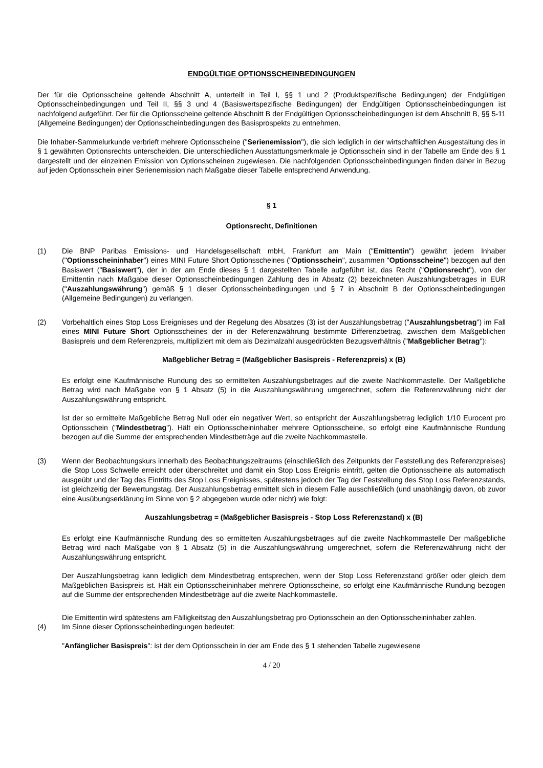ENDGÜLTIGE OPTIONSSCHEINBEDINGUNGEN
Der für die Optionsscheine geltende Abschnitt A, unterteilt in Teil I, §§ 1 und 2 (Produktspezifische Bedingungen) der Endgültigen Optionsscheinbedingungen und Teil II, §§ 3 und 4 (Basiswertspezifische Bedingungen) der Endgültigen Optionsscheinbedingungen ist nachfolgend aufgeführt. Der für die Optionsscheine geltende Abschnitt B der Endgültigen Optionsscheinbedingungen ist dem Abschnitt B, §§ 5-11 (Allgemeine Bedingungen) der Optionsscheinbedingungen des Basisprospekts zu entnehmen.
Die Inhaber-Sammelurkunde verbrieft mehrere Optionsscheine ("Serienemission"), die sich lediglich in der wirtschaftlichen Ausgestaltung des in § 1 gewährten Optionsrechts unterscheiden. Die unterschiedlichen Ausstattungsmerkmale je Optionsschein sind in der Tabelle am Ende des § 1 dargestellt und der einzelnen Emission von Optionsscheinen zugewiesen. Die nachfolgenden Optionsscheinbedingungen finden daher in Bezug auf jeden Optionsschein einer Serienemission nach Maßgabe dieser Tabelle entsprechend Anwendung.
§ 1
Optionsrecht, Definitionen
(1) Die BNP Paribas Emissions- und Handelsgesellschaft mbH, Frankfurt am Main ("Emittentin") gewährt jedem Inhaber ("Optionsscheininhaber") eines MINI Future Short Optionsscheines ("Optionsschein", zusammen "Optionsscheine") bezogen auf den Basiswert ("Basiswert"), der in der am Ende dieses § 1 dargestellten Tabelle aufgeführt ist, das Recht ("Optionsrecht"), von der Emittentin nach Maßgabe dieser Optionsscheinbedingungen Zahlung des in Absatz (2) bezeichneten Auszahlungsbetrages in EUR ("Auszahlungswährung") gemäß § 1 dieser Optionsscheinbedingungen und § 7 in Abschnitt B der Optionsscheinbedingungen (Allgemeine Bedingungen) zu verlangen.
(2) Vorbehaltlich eines Stop Loss Ereignisses und der Regelung des Absatzes (3) ist der Auszahlungsbetrag ("Auszahlungsbetrag") im Fall eines MINI Future Short Optionsscheines der in der Referenzwährung bestimmte Differenzbetrag, zwischen dem Maßgeblichen Basispreis und dem Referenzpreis, multipliziert mit dem als Dezimalzahl ausgedrückten Bezugsverhältnis ("Maßgeblicher Betrag"):
Maßgeblicher Betrag = (Maßgeblicher Basispreis - Referenzpreis) x (B)
Es erfolgt eine Kaufmännische Rundung des so ermittelten Auszahlungsbetrages auf die zweite Nachkommastelle. Der Maßgebliche Betrag wird nach Maßgabe von § 1 Absatz (5) in die Auszahlungswährung umgerechnet, sofern die Referenzwährung nicht der Auszahlungswährung entspricht.
Ist der so ermittelte Maßgebliche Betrag Null oder ein negativer Wert, so entspricht der Auszahlungsbetrag lediglich 1/10 Eurocent pro Optionsschein ("Mindestbetrag"). Hält ein Optionsscheininhaber mehrere Optionsscheine, so erfolgt eine Kaufmännische Rundung bezogen auf die Summe der entsprechenden Mindestbeträge auf die zweite Nachkommastelle.
(3) Wenn der Beobachtungskurs innerhalb des Beobachtungszeitraums (einschließlich des Zeitpunkts der Feststellung des Referenzpreises) die Stop Loss Schwelle erreicht oder überschreitet und damit ein Stop Loss Ereignis eintritt, gelten die Optionsscheine als automatisch ausgeübt und der Tag des Eintritts des Stop Loss Ereignisses, spätestens jedoch der Tag der Feststellung des Stop Loss Referenzstands, ist gleichzeitig der Bewertungstag. Der Auszahlungsbetrag ermittelt sich in diesem Falle ausschließlich (und unabhängig davon, ob zuvor eine Ausübungserklärung im Sinne von § 2 abgegeben wurde oder nicht) wie folgt:
Auszahlungsbetrag = (Maßgeblicher Basispreis - Stop Loss Referenzstand) x (B)
Es erfolgt eine Kaufmännische Rundung des so ermittelten Auszahlungsbetrages auf die zweite Nachkommastelle Der maßgebliche Betrag wird nach Maßgabe von § 1 Absatz (5) in die Auszahlungswährung umgerechnet, sofern die Referenzwährung nicht der Auszahlungswährung entspricht.
Der Auszahlungsbetrag kann lediglich dem Mindestbetrag entsprechen, wenn der Stop Loss Referenzstand größer oder gleich dem Maßgeblichen Basispreis ist. Hält ein Optionsscheininhaber mehrere Optionsscheine, so erfolgt eine Kaufmännische Rundung bezogen auf die Summe der entsprechenden Mindestbeträge auf die zweite Nachkommastelle.
Die Emittentin wird spätestens am Fälligkeitstag den Auszahlungsbetrag pro Optionsschein an den Optionsscheininhaber zahlen.
(4) Im Sinne dieser Optionsscheinbedingungen bedeutet:
"Anfänglicher Basispreis": ist der dem Optionsschein in der am Ende des § 1 stehenden Tabelle zugewiesene
4 / 20